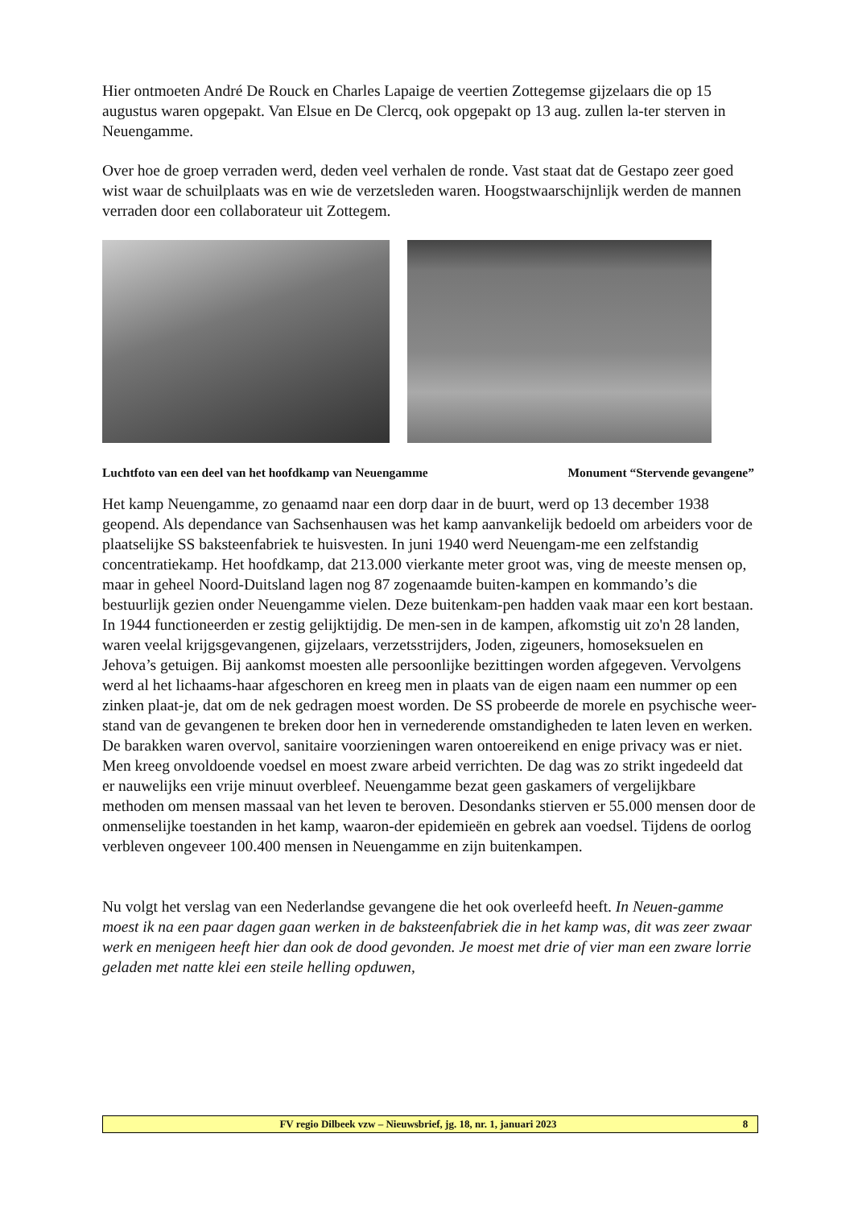Hier ontmoeten André De Rouck en Charles Lapaige de veertien Zottegemse gijzelaars die op 15 augustus waren opgepakt. Van Elsue en De Clercq, ook opgepakt op 13 aug. zullen la-ter sterven in Neuengamme.
Over hoe de groep verraden werd, deden veel verhalen de ronde. Vast staat dat de Gestapo zeer goed wist waar de schuilplaats was en wie de verzetsleden waren. Hoogstwaarschijnlijk werden de mannen verraden door een collaborateur uit Zottegem.
Luchtfoto van een deel van het hoofdkamp van Neuengamme Monument “Stervende gevangene”
Het kamp Neuengamme, zo genaamd naar een dorp daar in de buurt, werd op 13 december 1938 geopend. Als dependance van Sachsenhausen was het kamp aanvankelijk bedoeld om arbeiders voor de plaatselijke SS baksteenfabriek te huisvesten. In juni 1940 werd Neuengam-me een zelfstandig concentratiekamp. Het hoofdkamp, dat 213.000 vierkante meter groot was, ving de meeste mensen op, maar in geheel Noord-Duitsland lagen nog 87 zogenaamde buiten-kampen en kommando’s die bestuurlijk gezien onder Neuengamme vielen. Deze buitenkam-pen hadden vaak maar een kort bestaan. In 1944 functioneerden er zestig gelijktijdig. De men-sen in de kampen, afkomstig uit zo'n 28 landen, waren veelal krijgsgevangenen, gijzelaars, verzetsstrijders, Joden, zigeuners, homoseksuelen en Jehova’s getuigen. Bij aankomst moesten alle persoonlijke bezittingen worden afgegeven. Vervolgens werd al het lichaams-haar afgeschoren en kreeg men in plaats van de eigen naam een nummer op een zinken plaat-je, dat om de nek gedragen moest worden. De SS probeerde de morele en psychische weer-stand van de gevangenen te breken door hen in vernederende omstandigheden te laten leven en werken. De barakken waren overvol, sanitaire voorzieningen waren ontoereikend en enige privacy was er niet. Men kreeg onvoldoende voedsel en moest zware arbeid verrichten. De dag was zo strikt ingedeeld dat er nauwelijks een vrije minuut overbleef. Neuengamme bezat geen gaskamers of vergelijkbare methoden om mensen massaal van het leven te beroven. Desondanks stierven er 55.000 mensen door de onmenselijke toestanden in het kamp, waaron-der epidemieën en gebrek aan voedsel. Tijdens de oorlog verbleven ongeveer 100.400 mensen in Neuengamme en zijn buitenkampen.
Nu volgt het verslag van een Nederlandse gevangene die het ook overleefd heeft. In Neuen-gamme moest ik na een paar dagen gaan werken in de baksteenfabriek die in het kamp was, dit was zeer zwaar werk en menigeen heeft hier dan ook de dood gevonden. Je moest met drie of vier man een zware lorrie geladen met natte klei een steile helling opduwen,
FV regio Dilbeek vzw – Nieuwsbrief, jg. 18, nr. 1, januari 2023 8